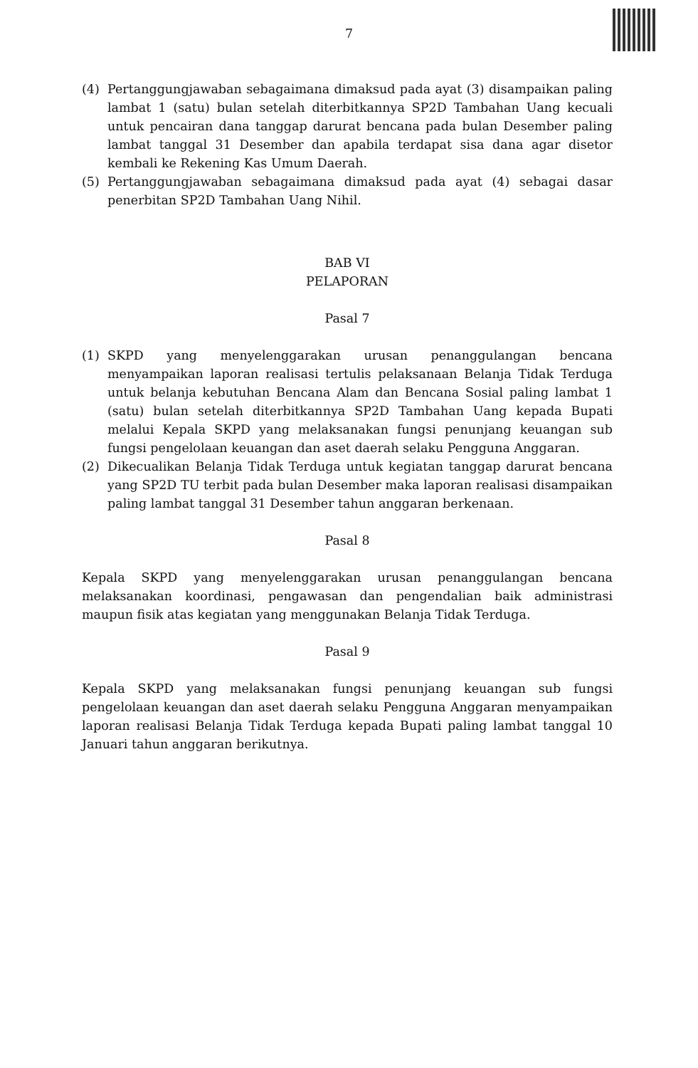7
(4) Pertanggungjawaban sebagaimana dimaksud pada ayat (3) disampaikan paling lambat 1 (satu) bulan setelah diterbitkannya SP2D Tambahan Uang kecuali untuk pencairan dana tanggap darurat bencana pada bulan Desember paling lambat tanggal 31 Desember dan apabila terdapat sisa dana agar disetor kembali ke Rekening Kas Umum Daerah.
(5) Pertanggungjawaban sebagaimana dimaksud pada ayat (4) sebagai dasar penerbitan SP2D Tambahan Uang Nihil.
BAB VI
PELAPORAN
Pasal 7
(1) SKPD yang menyelenggarakan urusan penanggulangan bencana menyampaikan laporan realisasi tertulis pelaksanaan Belanja Tidak Terduga untuk belanja kebutuhan Bencana Alam dan Bencana Sosial paling lambat 1 (satu) bulan setelah diterbitkannya SP2D Tambahan Uang kepada Bupati melalui Kepala SKPD yang melaksanakan fungsi penunjang keuangan sub fungsi pengelolaan keuangan dan aset daerah selaku Pengguna Anggaran.
(2) Dikecualikan Belanja Tidak Terduga untuk kegiatan tanggap darurat bencana yang SP2D TU terbit pada bulan Desember maka laporan realisasi disampaikan paling lambat tanggal 31 Desember tahun anggaran berkenaan.
Pasal 8
Kepala SKPD yang menyelenggarakan urusan penanggulangan bencana melaksanakan koordinasi, pengawasan dan pengendalian baik administrasi maupun fisik atas kegiatan yang menggunakan Belanja Tidak Terduga.
Pasal 9
Kepala SKPD yang melaksanakan fungsi penunjang keuangan sub fungsi pengelolaan keuangan dan aset daerah selaku Pengguna Anggaran menyampaikan laporan realisasi Belanja Tidak Terduga kepada Bupati paling lambat tanggal 10 Januari tahun anggaran berikutnya.